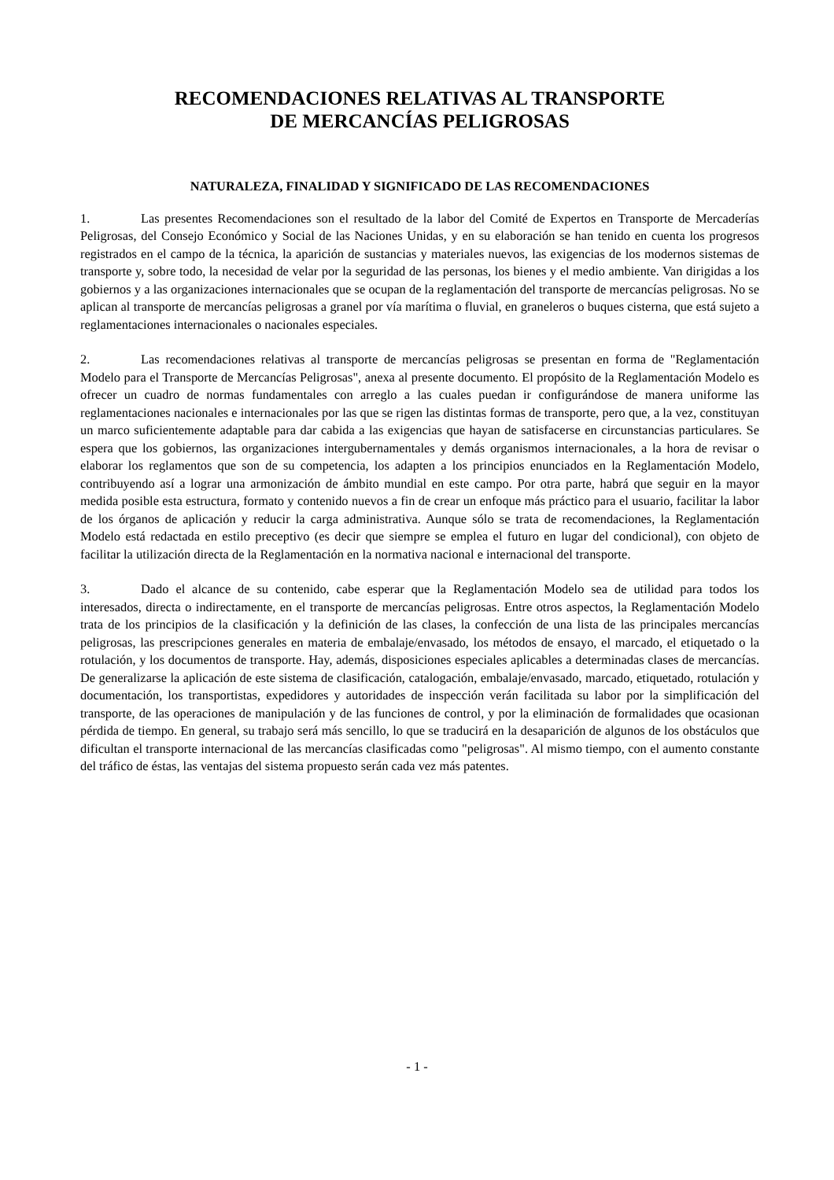RECOMENDACIONES RELATIVAS AL TRANSPORTE
DE MERCANCÍAS PELIGROSAS
NATURALEZA, FINALIDAD Y SIGNIFICADO DE LAS RECOMENDACIONES
1. Las presentes Recomendaciones son el resultado de la labor del Comité de Expertos en Transporte de Mercaderías Peligrosas, del Consejo Económico y Social de las Naciones Unidas, y en su elaboración se han tenido en cuenta los progresos registrados en el campo de la técnica, la aparición de sustancias y materiales nuevos, las exigencias de los modernos sistemas de transporte y, sobre todo, la necesidad de velar por la seguridad de las personas, los bienes y el medio ambiente. Van dirigidas a los gobiernos y a las organizaciones internacionales que se ocupan de la reglamentación del transporte de mercancías peligrosas. No se aplican al transporte de mercancías peligrosas a granel por vía marítima o fluvial, en graneleros o buques cisterna, que está sujeto a reglamentaciones internacionales o nacionales especiales.
2. Las recomendaciones relativas al transporte de mercancías peligrosas se presentan en forma de "Reglamentación Modelo para el Transporte de Mercancías Peligrosas", anexa al presente documento. El propósito de la Reglamentación Modelo es ofrecer un cuadro de normas fundamentales con arreglo a las cuales puedan ir configurándose de manera uniforme las reglamentaciones nacionales e internacionales por las que se rigen las distintas formas de transporte, pero que, a la vez, constituyan un marco suficientemente adaptable para dar cabida a las exigencias que hayan de satisfacerse en circunstancias particulares. Se espera que los gobiernos, las organizaciones intergubernamentales y demás organismos internacionales, a la hora de revisar o elaborar los reglamentos que son de su competencia, los adapten a los principios enunciados en la Reglamentación Modelo, contribuyendo así a lograr una armonización de ámbito mundial en este campo. Por otra parte, habrá que seguir en la mayor medida posible esta estructura, formato y contenido nuevos a fin de crear un enfoque más práctico para el usuario, facilitar la labor de los órganos de aplicación y reducir la carga administrativa. Aunque sólo se trata de recomendaciones, la Reglamentación Modelo está redactada en estilo preceptivo (es decir que siempre se emplea el futuro en lugar del condicional), con objeto de facilitar la utilización directa de la Reglamentación en la normativa nacional e internacional del transporte.
3. Dado el alcance de su contenido, cabe esperar que la Reglamentación Modelo sea de utilidad para todos los interesados, directa o indirectamente, en el transporte de mercancías peligrosas. Entre otros aspectos, la Reglamentación Modelo trata de los principios de la clasificación y la definición de las clases, la confección de una lista de las principales mercancías peligrosas, las prescripciones generales en materia de embalaje/envasado, los métodos de ensayo, el marcado, el etiquetado o la rotulación, y los documentos de transporte. Hay, además, disposiciones especiales aplicables a determinadas clases de mercancías. De generalizarse la aplicación de este sistema de clasificación, catalogación, embalaje/envasado, marcado, etiquetado, rotulación y documentación, los transportistas, expedidores y autoridades de inspección verán facilitada su labor por la simplificación del transporte, de las operaciones de manipulación y de las funciones de control, y por la eliminación de formalidades que ocasionan pérdida de tiempo. En general, su trabajo será más sencillo, lo que se traducirá en la desaparición de algunos de los obstáculos que dificultan el transporte internacional de las mercancías clasificadas como "peligrosas". Al mismo tiempo, con el aumento constante del tráfico de éstas, las ventajas del sistema propuesto serán cada vez más patentes.
- 1 -